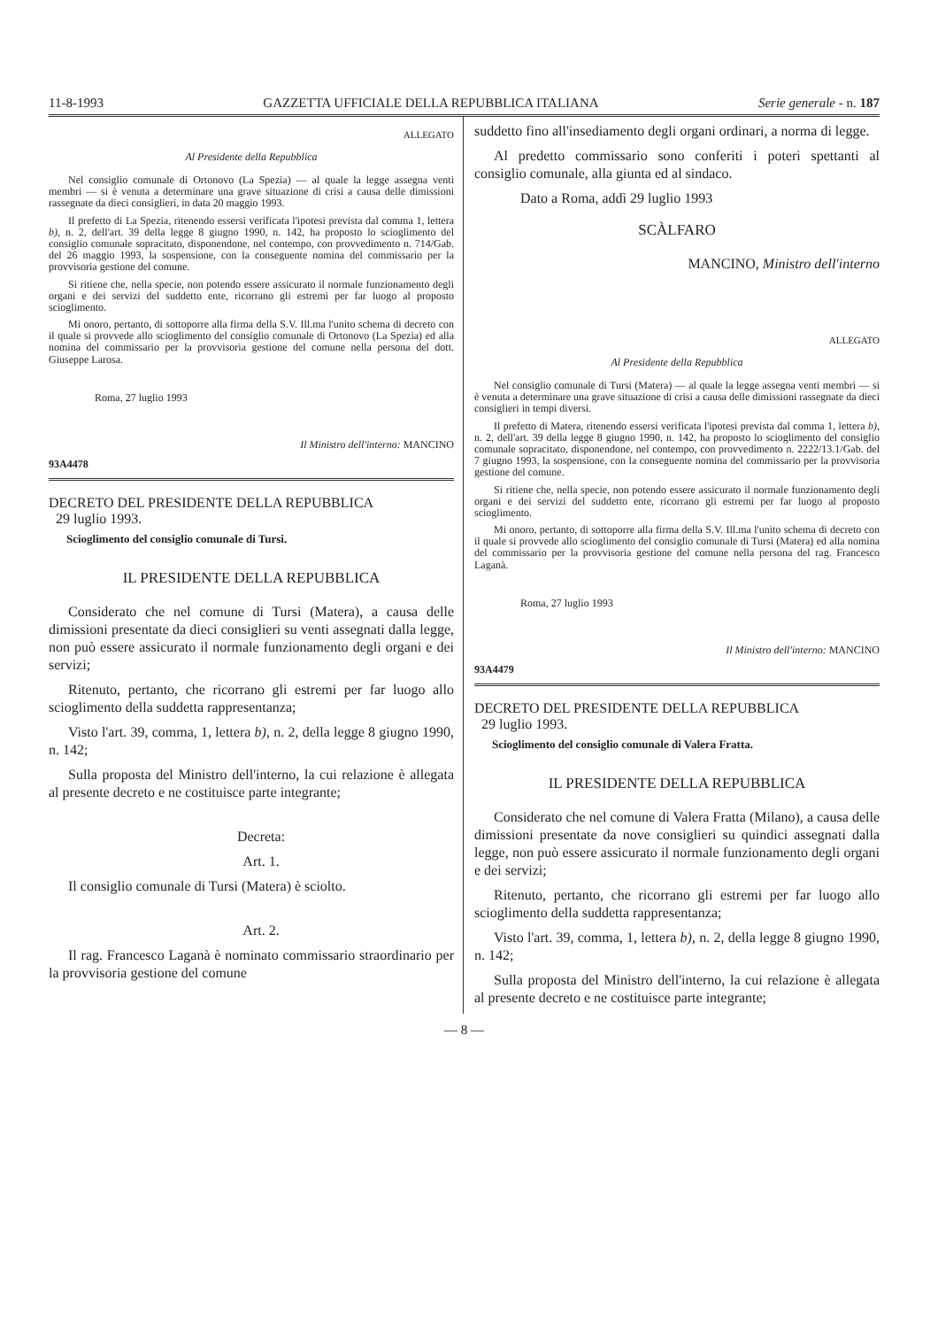11-8-1993 GAZZETTA UFFICIALE DELLA REPUBBLICA ITALIANA Serie generale - n. 187
ALLEGATO
Al Presidente della Repubblica
Nel consiglio comunale di Ortonovo (La Spezia) — al quale la legge assegna venti membri — si è venuta a determinare una grave situazione di crisi a causa delle dimissioni rassegnate da dieci consiglieri, in data 20 maggio 1993.
Il prefetto di La Spezia, ritenendo essersi verificata l'ipotesi prevista dal comma 1, lettera b), n. 2, dell'art. 39 della legge 8 giugno 1990, n. 142, ha proposto lo scioglimento del consiglio comunale sopracitato, disponendone, nel contempo, con provvedimento n. 714/Gab. del 26 maggio 1993, la sospensione, con la conseguente nomina del commissario per la provvisoria gestione del comune.
Si ritiene che, nella specie, non potendo essere assicurato il normale funzionamento degli organi e dei servizi del suddetto ente, ricorrano gli estremi per far luogo al proposto scioglimento.
Mi onoro, pertanto, di sottoporre alla firma della S.V. Ill.ma l'unito schema di decreto con il quale si provvede allo scioglimento del consiglio comunale di Ortonovo (La Spezia) ed alla nomina del commissario per la provvisoria gestione del comune nella persona del dott. Giuseppe Larosa.
Roma, 27 luglio 1993
Il Ministro dell'interno: MANCINO
93A4478
DECRETO DEL PRESIDENTE DELLA REPUBBLICA
29 luglio 1993.
Scioglimento del consiglio comunale di Tursi.
IL PRESIDENTE DELLA REPUBBLICA
Considerato che nel comune di Tursi (Matera), a causa delle dimissioni presentate da dieci consiglieri su venti assegnati dalla legge, non può essere assicurato il normale funzionamento degli organi e dei servizi;
Ritenuto, pertanto, che ricorrano gli estremi per far luogo allo scioglimento della suddetta rappresentanza;
Visto l'art. 39, comma, 1, lettera b), n. 2, della legge 8 giugno 1990, n. 142;
Sulla proposta del Ministro dell'interno, la cui relazione è allegata al presente decreto e ne costituisce parte integrante;
Decreta:
Art. 1.
Il consiglio comunale di Tursi (Matera) è sciolto.
Art. 2.
Il rag. Francesco Laganà è nominato commissario straordinario per la provvisoria gestione del comune
suddetto fino all'insediamento degli organi ordinari, a norma di legge.
Al predetto commissario sono conferiti i poteri spettanti al consiglio comunale, alla giunta ed al sindaco.
Dato a Roma, addì 29 luglio 1993
SCÀLFARO
MANCINO, Ministro dell'interno
ALLEGATO
Al Presidente della Repubblica
Nel consiglio comunale di Tursi (Matera) — al quale la legge assegna venti membri — si è venuta a determinare una grave situazione di crisi a causa delle dimissioni rassegnate da dieci consiglieri in tempi diversi.
Il prefetto di Matera, ritenendo essersi verificata l'ipotesi prevista dal comma 1, lettera b), n. 2, dell'art. 39 della legge 8 giugno 1990, n. 142, ha proposto lo scioglimento del consiglio comunale sopracitato, disponendone, nel contempo, con provvedimento n. 2222/13.1/Gab. del 7 giugno 1993, la sospensione, con la conseguente nomina del commissario per la provvisoria gestione del comune.
Si ritiene che, nella specie, non potendo essere assicurato il normale funzionamento degli organi e dei servizi del suddetto ente, ricorrano gli estremi per far luogo al proposto scioglimento.
Mi onoro, pertanto, di sottoporre alla firma della S.V. Ill.ma l'unito schema di decreto con il quale si provvede allo scioglimento del consiglio comunale di Tursi (Matera) ed alla nomina del commissario per la provvisoria gestione del comune nella persona del rag. Francesco Laganà.
Roma, 27 luglio 1993
Il Ministro dell'interno: MANCINO
93A4479
DECRETO DEL PRESIDENTE DELLA REPUBBLICA
29 luglio 1993.
Scioglimento del consiglio comunale di Valera Fratta.
IL PRESIDENTE DELLA REPUBBLICA
Considerato che nel comune di Valera Fratta (Milano), a causa delle dimissioni presentate da nove consiglieri su quindici assegnati dalla legge, non può essere assicurato il normale funzionamento degli organi e dei servizi;
Ritenuto, pertanto, che ricorrano gli estremi per far luogo allo scioglimento della suddetta rappresentanza;
Visto l'art. 39, comma, 1, lettera b), n. 2, della legge 8 giugno 1990, n. 142;
Sulla proposta del Ministro dell'interno, la cui relazione è allegata al presente decreto e ne costituisce parte integrante;
— 8 —